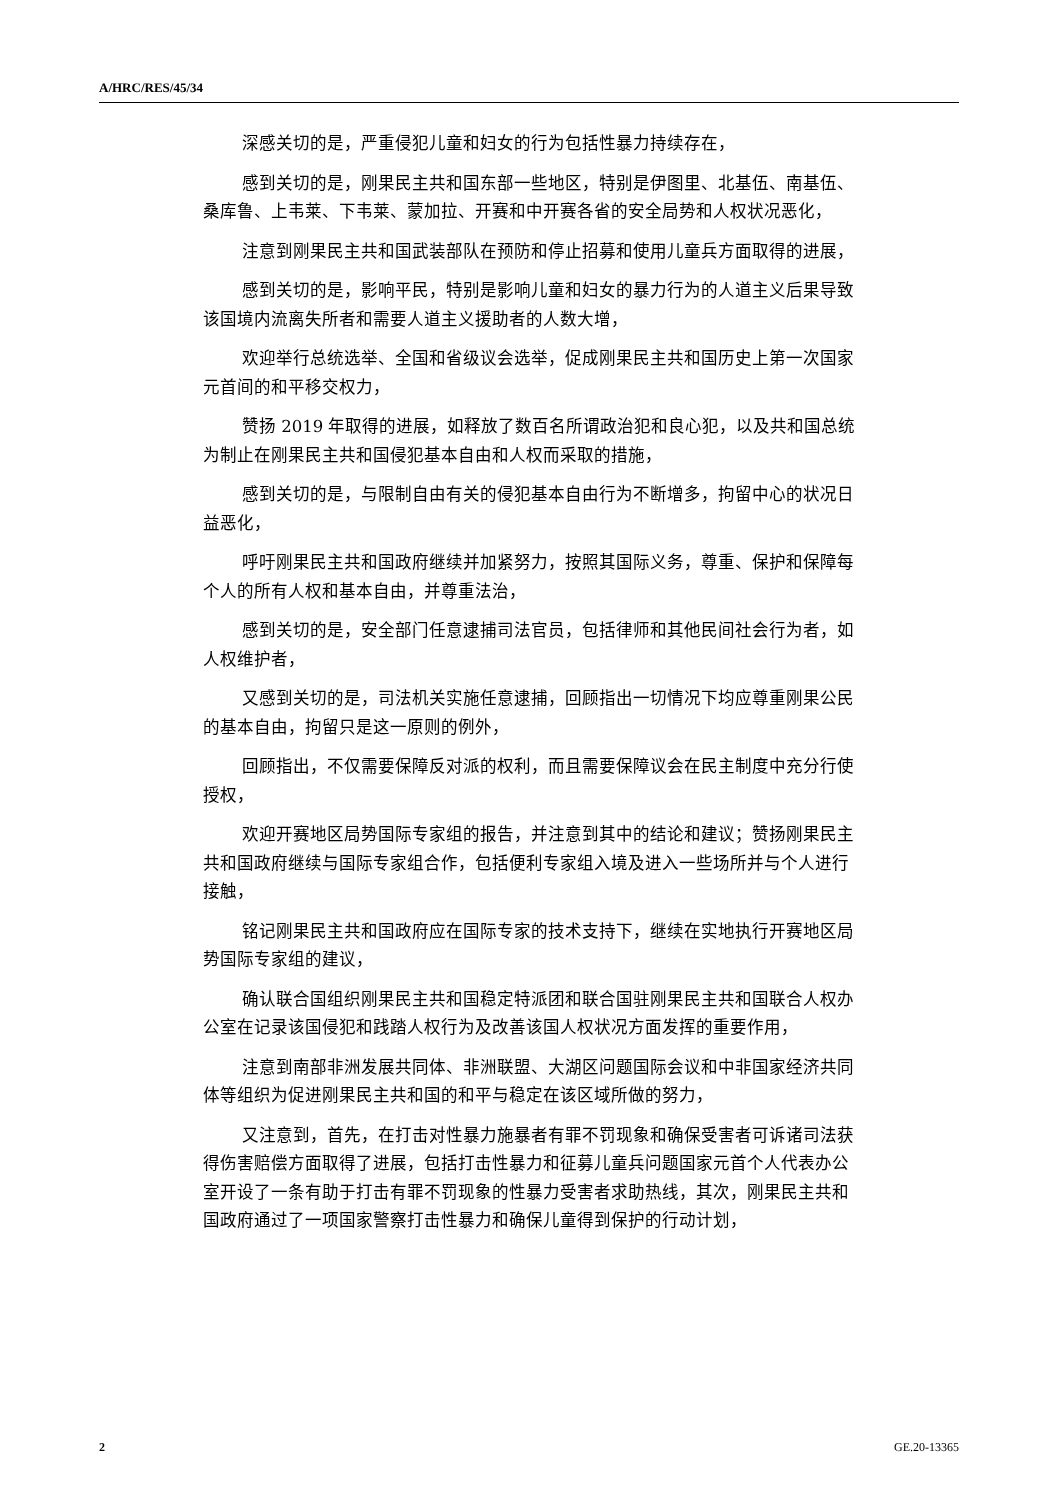A/HRC/RES/45/34
深感关切的是，严重侵犯儿童和妇女的行为包括性暴力持续存在，
感到关切的是，刚果民主共和国东部一些地区，特别是伊图里、北基伍、南基伍、桑库鲁、上韦莱、下韦莱、蒙加拉、开赛和中开赛各省的安全局势和人权状况恶化，
注意到刚果民主共和国武装部队在预防和停止招募和使用儿童兵方面取得的进展，
感到关切的是，影响平民，特别是影响儿童和妇女的暴力行为的人道主义后果导致该国境内流离失所者和需要人道主义援助者的人数大增，
欢迎举行总统选举、全国和省级议会选举，促成刚果民主共和国历史上第一次国家元首间的和平移交权力，
赞扬 2019 年取得的进展，如释放了数百名所谓政治犯和良心犯，以及共和国总统为制止在刚果民主共和国侵犯基本自由和人权而采取的措施，
感到关切的是，与限制自由有关的侵犯基本自由行为不断增多，拘留中心的状况日益恶化，
呼吁刚果民主共和国政府继续并加紧努力，按照其国际义务，尊重、保护和保障每个人的所有人权和基本自由，并尊重法治，
感到关切的是，安全部门任意逮捕司法官员，包括律师和其他民间社会行为者，如人权维护者，
又感到关切的是，司法机关实施任意逮捕，回顾指出一切情况下均应尊重刚果公民的基本自由，拘留只是这一原则的例外，
回顾指出，不仅需要保障反对派的权利，而且需要保障议会在民主制度中充分行使授权，
欢迎开赛地区局势国际专家组的报告，并注意到其中的结论和建议；赞扬刚果民主共和国政府继续与国际专家组合作，包括便利专家组入境及进入一些场所并与个人进行接触，
铭记刚果民主共和国政府应在国际专家的技术支持下，继续在实地执行开赛地区局势国际专家组的建议，
确认联合国组织刚果民主共和国稳定特派团和联合国驻刚果民主共和国联合人权办公室在记录该国侵犯和践踏人权行为及改善该国人权状况方面发挥的重要作用，
注意到南部非洲发展共同体、非洲联盟、大湖区问题国际会议和中非国家经济共同体等组织为促进刚果民主共和国的和平与稳定在该区域所做的努力，
又注意到，首先，在打击对性暴力施暴者有罪不罚现象和确保受害者可诉诸司法获得伤害赔偿方面取得了进展，包括打击性暴力和征募儿童兵问题国家元首个人代表办公室开设了一条有助于打击有罪不罚现象的性暴力受害者求助热线，其次，刚果民主共和国政府通过了一项国家警察打击性暴力和确保儿童得到保护的行动计划，
2 GE.20-13365